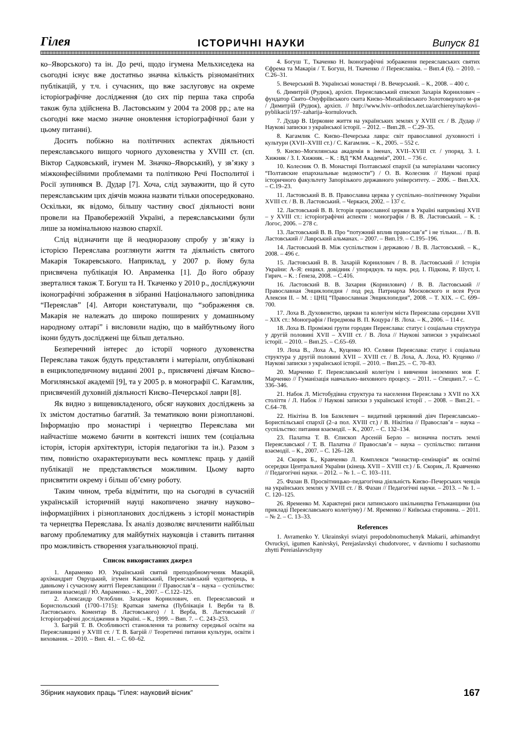Гілея ІСТОРИЧНІ НАУКИ Випуск 81
ко–Яворського) та ін. До речі, щодо ігумена Мельхиседека на сьогодні існує вже достатньо значна кількість різноманітних публікацій, у т.ч. і сучасних, що вже заслуговує на окреме історіографічне дослідження (до сих пір перша така спроба також була здійснена В. Ластовським у 2004 та 2008 рр.; але на сьогодні вже маємо значне оновлення історіографічної бази у цьому питанні).
Досить побіжно на політичних аспектах діяльності переяславського вищого чорного духовенства у XVIII ст. (єп. Віктор Садковський, ігумен М. Значко–Яворський), у зв’язку з міжконфесійними проблемами та політикою Речі Посполитої і Росії зупинявся В. Дудар [7]. Хоча, слід зауважити, що й суто переяславським цих діячів можна назвати тільки опосередковано. Оскільки, як відомо, більшу частину своєї діяльності вони провели на Правобережній Україні, а переяславськими були лише за номінальною назвою єпархії.
Слід відзначити ще й неодноразову спробу у зв’язку із історією Переяслава розглянути життя та діяльність святого Макарія Токаревського. Наприклад, у 2007 р. йому була присвячена публікація Ю. Авраменка [1]. До його образу зверталися також Т. Богуш та Н. Ткаченко у 2010 р., досліджуючи іконографічні зображення в зібранні Національного заповідника “Переяслав” [4]. Автори констатували, що “зображення св. Макарія не належать до широко поширених у домашньому народному олтарі” і висловили надію, що в майбутньому його ікони будуть досліджені ще більш детально.
Безперечний інтерес до історії чорного духовенства Переяслава також будуть представляти і матеріали, опубліковані в енциклопедичному виданні 2001 р., присвячені діячам Києво–Могилянської академії [9], та у 2005 р. в монографії С. Кагамлик, присвяченій духовній діяльності Києво–Печерської лаври [8].
Як видно з вищевикладеного, обсяг наукових досліджень за їх змістом достатньо багатий. За тематикою вони різнопланові. Інформацію про монастирі і чернецтво Переяслава ми найчастіше можемо бачити в контексті інших тем (соціальна історія, історія архітектури, історія педагогіки та ін.). Разом з тим, повністю охарактеризувати весь комплекс праць у даній публікації не представляється можливим. Цьому варто присвятити окрему і більш об’ємну роботу.
Таким чином, треба відмітити, що на сьогодні в сучасній українській історичній науці накопичено значну науково–інформаційних і різнопланових досліджень з історії монастирів та чернецтва Переяслава. Їх аналіз дозволяє вичленити найбільш вагому проблематику для майбутніх науковців і ставить питання про можливість створення узагальнюючої праці.
Список використаних джерел
1. Авраменко Ю. Український святий преподобномученик Макарій, архімандрит Овруцький, ігумен Канівський, Переяславський чудотворець, в давньому і сучасному житті Переяславщини // Православ’я – наука – суспільство: питання взаємодії / Ю. Авраменко. – К., 2007. – С.122–125.
2. Александр Оглоблин. Захария Корнилович, еп. Переяславский и Бориспольский (1700–1715): Краткая заметка (Публікація І. Верби та В. Ластовського. Коментар В. Ластовського) / І. Верба, В. Ластовський // Історіографічні дослідження в Україні. – К., 1999. – Вип. 7. – С. 243–253.
3. Багрій Т. В. Особливості становлення та розвитку середньої освіти на Переяславщині у XVIII ст. / Т. В. Багрій // Теоретичні питання культури, освіти і виховання. – 2010. – Вип. 41. – С. 60–62.
4. Богуш Т., Ткаченко Н. Іконографічні зображення переяславських святих Єфрема та Макарія / Т. Богуш, Н. Ткаченко // Переяславіка. – Вип.4 (6). – 2010. – С.26–31.
5. Вечерський В. Українські монастирі / В. Вечерський. – К., 2008. – 400 с.
6. Димитрій (Рудюк), архієп. Переяславський єпископ Захарія Корнилович – фундатор Свято–Онуфріївського скита Києво–Михайлівського Золотоверхого м–ря / Димитрій (Рудюк), архієп. // http://www.lviv–orthodox.net.ua/archierey/naykovi–pyblikacii/197–zaharija–kornulovuch.
7. Дудар В. Церковне життя на українських землях у XVIII ст. / В. Дудар // Наукові записки з української історії. – 2012. – Вип.28. – С.29–35.
8. Кагамлик С. Києво–Печерська лавра: світ православної духовності і культури (XVII–XVIII ст.) / С. Кагамлик. – К., 2005. – 552 с.
9. Києво–Могилянська академія в іменах, XVII–XVIII ст. / упоряд. З. І. Хижняк / З. І. Хижняк. – К. : ВД “КМ Академія”, 2001. – 736 с.
10. Колесник О. В. Монастирі Полтавської єпархії (за матеріалами часопису “Полтавские епархиальные ведомости”) / О. В. Колесник // Наукові праці історичного факультету Запорізького державного університету. – 2006. – Вип.XX. – С.19–23.
11. Ластовський В. В. Православна церква у суспільно–політичному України XVIII ст. / В. В. Ластовський. – Черкаси, 2002. – 137 с.
12. Ластовський В. В. Історія православної церкви в Україні наприкінці XVII – у XVIII ст.: історіографічні аспекти : монографія / В. В. Ластовський. – К. : Логос, 2006. – 278 с.
13. Ластовський В. В. Про “потужний вплив православ’я” і не тільки… / В. В. Ластовський // Лаврський альманах. – 2007. – Вип.19. – С.195–196.
14. Ластовський В. Між суспільством і державою / В. В. Ластовський. – К., 2008. – 496 с.
15. Ластовський В. В. Захарій Корнилович / В. В. Ластовський // Історія України: А–Я: енцикл. довідник / упорядкув. та наук. ред. І. Підкова, Р. Шуст, І. Гирич. – К. : Ґенеза, 2008. – С.416.
16. Ластовский В. В. Захария (Корнилович) / В. В. Ластовський // Православная Энциклопедия / под ред. Патриарха Московского и всея Руси Алексия II. – М. : ЦНЦ “Православная Энциклопедия”, 2008. – Т. XIX. – С. 699–700.
17. Лоха В. Духовенство, церкви та колегіум міста Переяслава середини XVII – XIX ст.: Монографія / Передмова В. П. Коцура / В. Лоха. – К., 2006. – 114 с.
18. Лоха В. Проміжні групи городян Переяслава: статус і соціальна структура у другій половині XVII – XVIII ст. / В. Лоха // Наукові записки з української історії. – 2010. – Вип.25. – С.65–69.
19. Лоха В., Лоха А., Куценко Ю. Селяни Переяслава: статус і соціальна структура у другій половині XVII – XVIII ст. / В. Лоха, А. Лоха, Ю. Куценко // Наукові записки з української історії. – 2010. – Вип.25. – С. 70–83.
20. Марченко Г. Переяславський колегіум і вивчення іноземних мов Г. Марченко // Гуманізація навчально–виховного процесу. – 2011. – Спецвип.7. – С. 336–346.
21. Набок Л. Містобудівна структура та населення Переяслава з XVII по XX століття / Л. Набок // Наукові записки з української історії . – 2008. – Вип.21. – С.64–78.
22. Нікітіна В. Іов Базилевич – видатний церковний діяч Переяславсько–Бориспільської єпархії (2–а пол. XVIII ст.) / В. Нікітіна // Православ’я – наука – суспільство: питання взаємодії. – К., 2007. – С. 132–134.
23. Палатна Т. В. Єпископ Арсеній Берло – визначна постать землі Переяславської / Т. В. Палатна // Православ’я – наука – суспільство: питання взаємодії. – К., 2007. – С. 126–128.
24. Скорик Б., Кравченко Л. Комплекси “монастир–семінарія” як освітні осередки Центральної України (кінець XVII – XVIII ст.) / Б. Скорик, Л. Кравченко // Педагогічні науки. – 2012. – № 1. – С. 103–111.
25. Фазан В. Просвітницько–педагогічна діяльність Києво–Печерських ченців на українських землях у XVIII ст. / В. Фазан // Педагогічні науки. – 2013. – № 1. – С. 120–125.
26. Яременко М. Характерні риси латинського шкільництва Гетьманщини (на прикладі Переяславського колегіуму) / М. Яременко // Київська старовина. – 2011. – № 2. – С. 13–33.
References
1. Avramenko Y. Ukrainskyi sviatyi prepodobnomuchenyk Makarii, arhimandryt Ovruckyi, igumen Kanivskyi, Perejaslavskyi chudotvorec, v davniomu I suchasnomu zhytti Pereiaslavschyny
Збірник наукових праць “Гілея: науковий вісник” 167